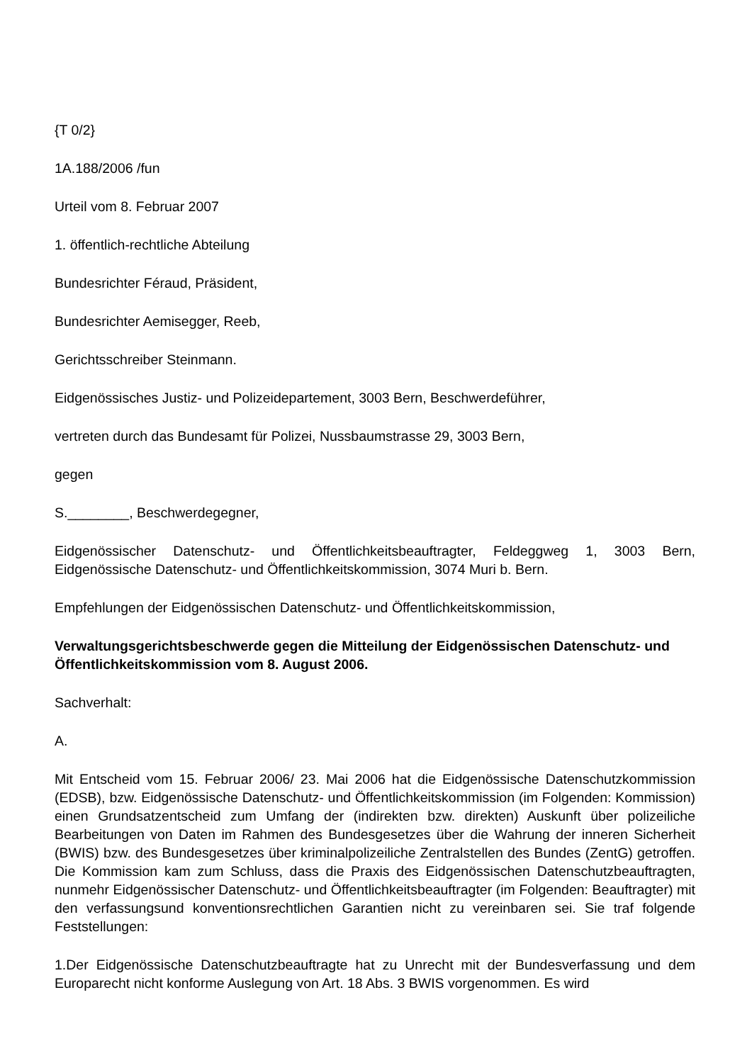{T 0/2}
1A.188/2006 /fun
Urteil vom 8. Februar 2007
1. öffentlich-rechtliche Abteilung
Bundesrichter Féraud, Präsident,
Bundesrichter Aemisegger, Reeb,
Gerichtsschreiber Steinmann.
Eidgenössisches Justiz- und Polizeidepartement, 3003 Bern, Beschwerdeführer,
vertreten durch das Bundesamt für Polizei, Nussbaumstrasse 29, 3003 Bern,
gegen
S.________, Beschwerdegegner,
Eidgenössischer Datenschutz- und Öffentlichkeitsbeauftragter, Feldeggweg 1, 3003 Bern, Eidgenössische Datenschutz- und Öffentlichkeitskommission, 3074 Muri b. Bern.
Empfehlungen der Eidgenössischen Datenschutz- und Öffentlichkeitskommission,
Verwaltungsgerichtsbeschwerde gegen die Mitteilung der Eidgenössischen Datenschutz- und Öffentlichkeitskommission vom 8. August 2006.
Sachverhalt:
A.
Mit Entscheid vom 15. Februar 2006/ 23. Mai 2006 hat die Eidgenössische Datenschutzkommission (EDSB), bzw. Eidgenössische Datenschutz- und Öffentlichkeitskommission (im Folgenden: Kommission) einen Grundsatzentscheid zum Umfang der (indirekten bzw. direkten) Auskunft über polizeiliche Bearbeitungen von Daten im Rahmen des Bundesgesetzes über die Wahrung der inneren Sicherheit (BWIS) bzw. des Bundesgesetzes über kriminalpolizeiliche Zentralstellen des Bundes (ZentG) getroffen. Die Kommission kam zum Schluss, dass die Praxis des Eidgenössischen Datenschutzbeauftragten, nunmehr Eidgenössischer Datenschutz- und Öffentlichkeitsbeauftragter (im Folgenden: Beauftragter) mit den verfassungsund konventionsrechtlichen Garantien nicht zu vereinbaren sei. Sie traf folgende Feststellungen:
1.Der Eidgenössische Datenschutzbeauftragte hat zu Unrecht mit der Bundesverfassung und dem Europarecht nicht konforme Auslegung von Art. 18 Abs. 3 BWIS vorgenommen. Es wird